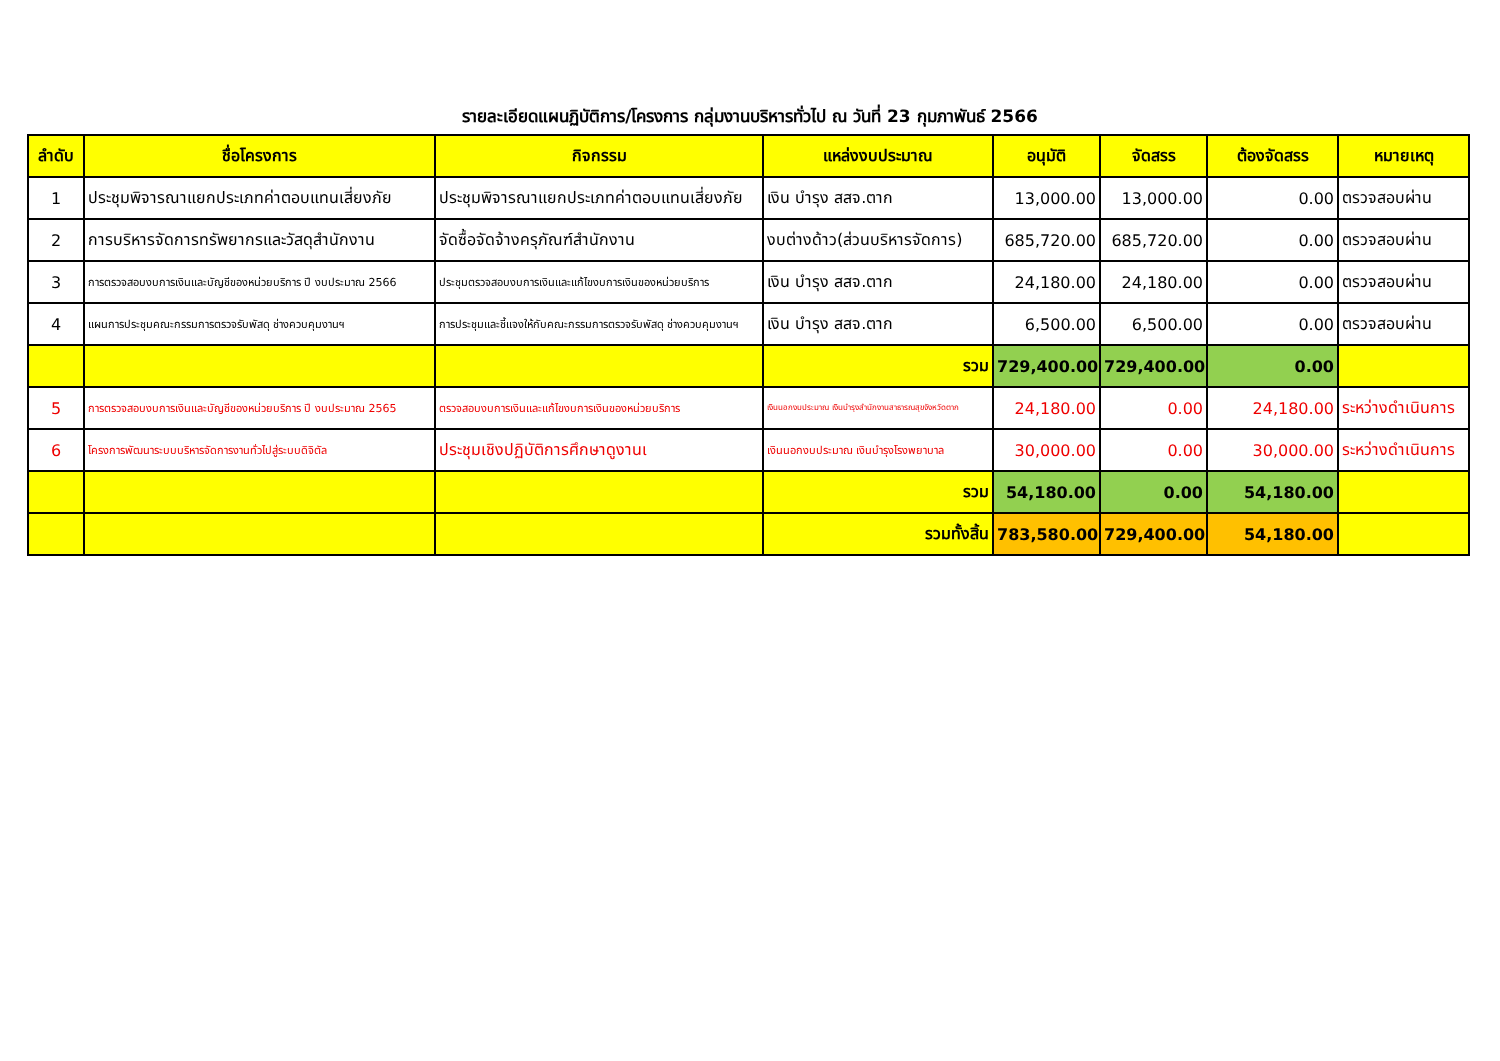รายละเอียดแผนฏิบัติการ/โครงการ กลุ่มงานบริหารทั่วไป ณ วันที่ 23 กุมภาพันธ์ 2566
| ลำดับ | ชื่อโครงการ | กิจกรรม | แหล่งงบประมาณ | อนุมัติ | จัดสรร | ต้องจัดสรร | หมายเหตุ |
| --- | --- | --- | --- | --- | --- | --- | --- |
| 1 | ประชุมพิจารณาแยกประเภทค่าตอบแทนเสี่ยงภัย | ประชุมพิจารณาแยกประเภทค่าตอบแทนเสี่ยงภัย | เงิน บำรุง สสจ.ตาก | 13,000.00 | 13,000.00 | 0.00 | ตรวจสอบผ่าน |
| 2 | การบริหารจัดการทรัพยากรและวัสดุสำนักงาน | จัดซื้อจัดจ้างครุภัณฑ์สำนักงาน | งบต่างด้าว(ส่วนบริหารจัดการ) | 685,720.00 | 685,720.00 | 0.00 | ตรวจสอบผ่าน |
| 3 | การตรวจสอบงบการเงินและบัญชีของหน่วยบริการ ปี งบประมาณ 2566 | ประชุมตรวจสอบงบการเงินและแก้ไขงบการเงินของหน่วยบริการ | เงิน บำรุง สสจ.ตาก | 24,180.00 | 24,180.00 | 0.00 | ตรวจสอบผ่าน |
| 4 | แผนการประชุมคณะกรรมการตรวจรับพัสดุ ช่างควบคุมงานฯ | การประชุมและชี้แจงให้กับคณะกรรมการตรวจรับพัสดุ ช่างควบคุมงานฯ | เงิน บำรุง สสจ.ตาก | 6,500.00 | 6,500.00 | 0.00 | ตรวจสอบผ่าน |
| | | | รวม | 729,400.00 | 729,400.00 | 0.00 | |
| 5 | การตรวจสอบงบการเงินและบัญชีของหน่วยบริการ ปี งบประมาณ 2565 | ตรวจสอบงบการเงินและแก้ไขงบการเงินของหน่วยบริการ | เงินนอกงบประมาณ เงินบำรุงสำนักงานสาธารณสุขจังหวัดตาก | 24,180.00 | 0.00 | 24,180.00 | ระหว่างดำเนินการ |
| 6 | โครงการพัฒนาระบบบริหารจัดการงานทั่วไปสู่ระบบดิจิตัล | ประชุมเชิงปฏิบัติการศึกษาดูงานเ | เงินนอกงบประมาณ เงินบำรุงโรงพยาบาล | 30,000.00 | 0.00 | 30,000.00 | ระหว่างดำเนินการ |
| | | | รวม | 54,180.00 | 0.00 | 54,180.00 | |
| | | | รวมทั้งสิ้น | 783,580.00 | 729,400.00 | 54,180.00 | |